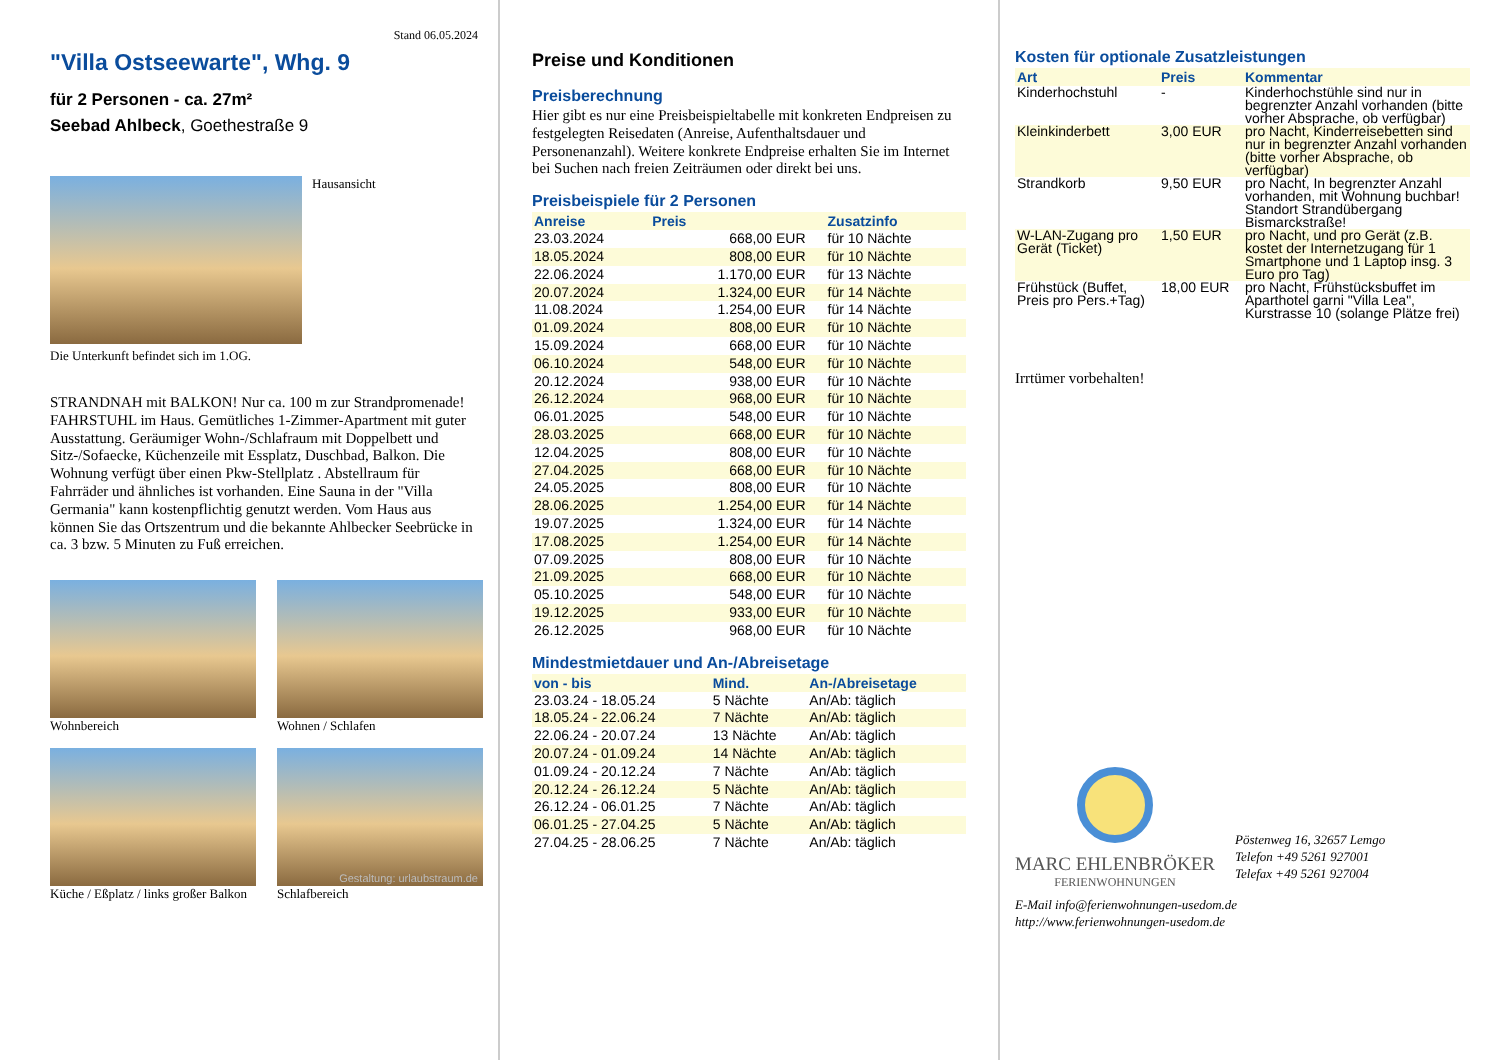Stand 06.05.2024
"Villa Ostseewarte", Whg. 9
für 2 Personen - ca. 27m²
Seebad Ahlbeck, Goethestraße 9
Hausansicht
Die Unterkunft befindet sich im 1.OG.
STRANDNAH mit BALKON! Nur ca. 100 m zur Strandpromenade! FAHRSTUHL im Haus. Gemütliches 1-Zimmer-Apartment mit guter Ausstattung. Geräumiger Wohn-/Schlafraum mit Doppelbett und Sitz-/Sofaecke, Küchenzeile mit Essplatz, Duschbad, Balkon. Die Wohnung verfügt über einen Pkw-Stellplatz . Abstellraum für Fahrräder und ähnliches ist vorhanden. Eine Sauna in der "Villa Germania" kann kostenpflichtig genutzt werden. Vom Haus aus können Sie das Ortszentrum und die bekannte Ahlbecker Seebrücke in ca. 3 bzw. 5 Minuten zu Fuß erreichen.
Wohnbereich
Wohnen / Schlafen
Küche / Eßplatz / links großer Balkon
Schlafbereich
Gestaltung: urlaubstraum.de
Preise und Konditionen
Preisberechnung
Hier gibt es nur eine Preisbeispieltabelle mit konkreten Endpreisen zu festgelegten Reisedaten (Anreise, Aufenthaltsdauer und Personenanzahl). Weitere konkrete Endpreise erhalten Sie im Internet bei Suchen nach freien Zeiträumen oder direkt bei uns.
Preisbeispiele für 2 Personen
| Anreise | Preis | Zusatzinfo |
| --- | --- | --- |
| 23.03.2024 | 668,00 EUR | für 10 Nächte |
| 18.05.2024 | 808,00 EUR | für 10 Nächte |
| 22.06.2024 | 1.170,00 EUR | für 13 Nächte |
| 20.07.2024 | 1.324,00 EUR | für 14 Nächte |
| 11.08.2024 | 1.254,00 EUR | für 14 Nächte |
| 01.09.2024 | 808,00 EUR | für 10 Nächte |
| 15.09.2024 | 668,00 EUR | für 10 Nächte |
| 06.10.2024 | 548,00 EUR | für 10 Nächte |
| 20.12.2024 | 938,00 EUR | für 10 Nächte |
| 26.12.2024 | 968,00 EUR | für 10 Nächte |
| 06.01.2025 | 548,00 EUR | für 10 Nächte |
| 28.03.2025 | 668,00 EUR | für 10 Nächte |
| 12.04.2025 | 808,00 EUR | für 10 Nächte |
| 27.04.2025 | 668,00 EUR | für 10 Nächte |
| 24.05.2025 | 808,00 EUR | für 10 Nächte |
| 28.06.2025 | 1.254,00 EUR | für 14 Nächte |
| 19.07.2025 | 1.324,00 EUR | für 14 Nächte |
| 17.08.2025 | 1.254,00 EUR | für 14 Nächte |
| 07.09.2025 | 808,00 EUR | für 10 Nächte |
| 21.09.2025 | 668,00 EUR | für 10 Nächte |
| 05.10.2025 | 548,00 EUR | für 10 Nächte |
| 19.12.2025 | 933,00 EUR | für 10 Nächte |
| 26.12.2025 | 968,00 EUR | für 10 Nächte |
Mindestmietdauer und An-/Abreisetage
| von - bis | Mind. | An-/Abreisetage |
| --- | --- | --- |
| 23.03.24 - 18.05.24 | 5 Nächte | An/Ab: täglich |
| 18.05.24 - 22.06.24 | 7 Nächte | An/Ab: täglich |
| 22.06.24 - 20.07.24 | 13 Nächte | An/Ab: täglich |
| 20.07.24 - 01.09.24 | 14 Nächte | An/Ab: täglich |
| 01.09.24 - 20.12.24 | 7 Nächte | An/Ab: täglich |
| 20.12.24 - 26.12.24 | 5 Nächte | An/Ab: täglich |
| 26.12.24 - 06.01.25 | 7 Nächte | An/Ab: täglich |
| 06.01.25 - 27.04.25 | 5 Nächte | An/Ab: täglich |
| 27.04.25 - 28.06.25 | 7 Nächte | An/Ab: täglich |
Kosten für optionale Zusatzleistungen
| Art | Preis | Kommentar |
| --- | --- | --- |
| Kinderhochstuhl | - | Kinderhochstühle sind nur in begrenzter Anzahl vorhanden (bitte vorher Absprache, ob verfügbar) |
| Kleinkinderbett | 3,00 EUR | pro Nacht, Kinderreisebetten sind nur in begrenzter Anzahl vorhanden (bitte vorher Absprache, ob verfügbar) |
| Strandkorb | 9,50 EUR | pro Nacht, In begrenzter Anzahl vorhanden, mit Wohnung buchbar! Standort Strandübergang Bismarckstraße! |
| W-LAN-Zugang pro Gerät (Ticket) | 1,50 EUR | pro Nacht, und pro Gerät (z.B. kostet der Internetzugang für 1 Smartphone und 1 Laptop insg. 3 Euro pro Tag) |
| Frühstück (Buffet, Preis pro Pers.+Tag) | 18,00 EUR | pro Nacht, Frühstücksbuffet im Aparthotel garni "Villa Lea", Kurstrasse 10 (solange Plätze frei) |
Irrtümer vorbehalten!
MARC EHLENBRÖKER
FERIENWOHNUNGEN
Pöstenweg 16, 32657 Lemgo
Telefon +49 5261 927001
Telefax +49 5261 927004
E-Mail info@ferienwohnungen-usedom.de
http://www.ferienwohnungen-usedom.de